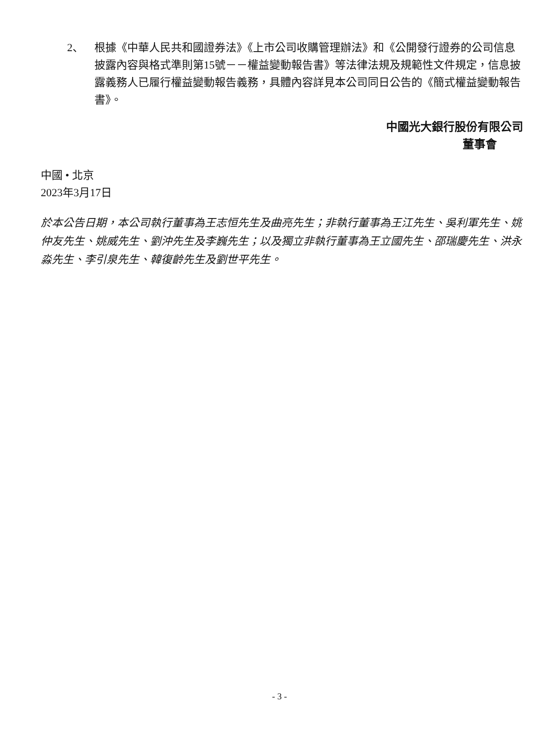2、 根據《中華人民共和國證券法》《上市公司收購管理辦法》和《公開發行證券的公司信息披露內容與格式準則第15號－－權益變動報告書》等法律法規及規範性文件規定，信息披露義務人已履行權益變動報告義務，具體內容詳見本公司同日公告的《簡式權益變動報告書》。
中國光大銀行股份有限公司
董事會
中國 • 北京
2023年3月17日
於本公告日期，本公司執行董事為王志恒先生及曲亮先生；非執行董事為王江先生、吳利軍先生、姚仲友先生、姚威先生、劉沖先生及李巍先生；以及獨立非執行董事為王立國先生、邵瑞慶先生、洪永淼先生、李引泉先生、韓復齡先生及劉世平先生。
- 3 -